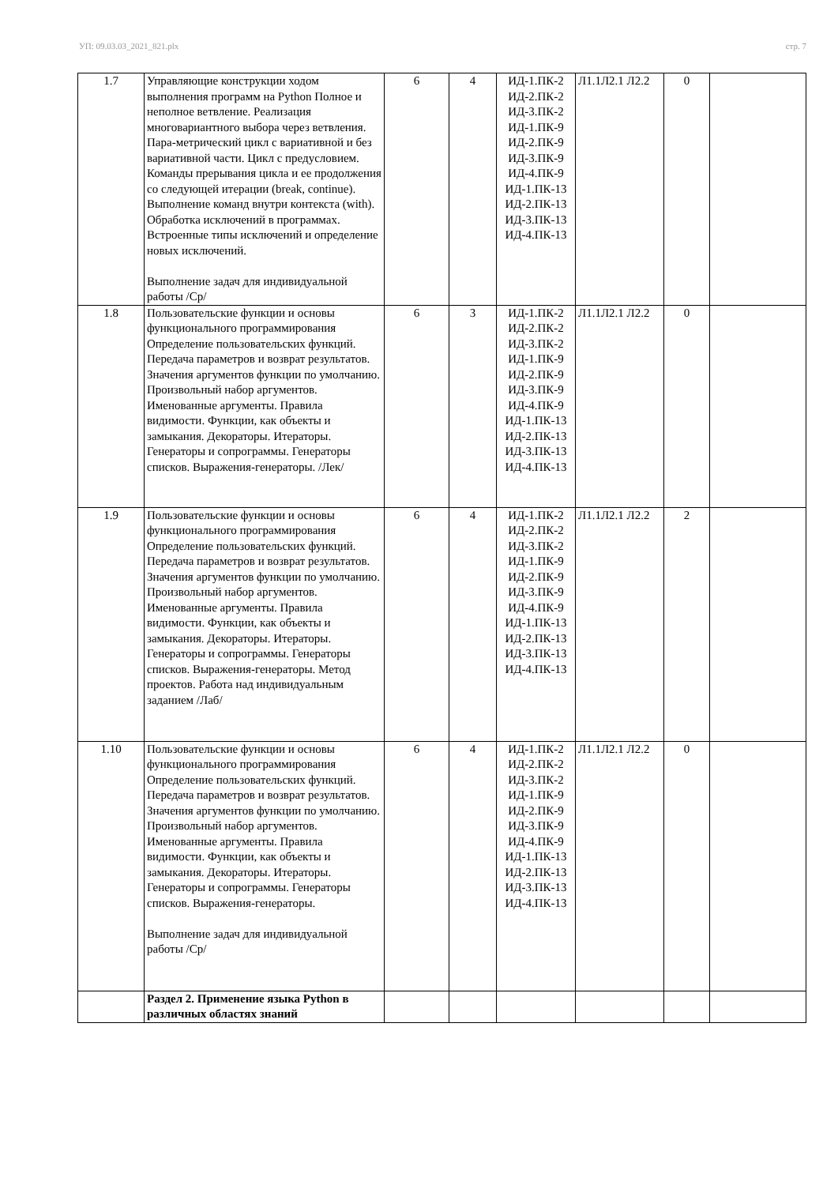УП: 09.03.03_2021_821.plx стр. 7
| 1.7 | Управляющие конструкции ходом выполнения программ на Python Полное и неполное ветвление. Реализация многовариантного выбора через ветвления. Пара-метрический цикл с вариативной и без вариативной части. Цикл с предусловием. Команды прерывания цикла и ее продолжения со следующей итерации (break, continue). Выполнение команд внутри контекста (with). Обработка исключений в программах. Встроенные типы исключений и определение новых исключений. Выполнение задач для индивидуальной работы /Ср/ | 6 | 4 | ИД-1.ПК-2 ИД-2.ПК-2 ИД-3.ПК-2 ИД-1.ПК-9 ИД-2.ПК-9 ИД-3.ПК-9 ИД-4.ПК-9 ИД-1.ПК-13 ИД-2.ПК-13 ИД-3.ПК-13 ИД-4.ПК-13 | Л1.1Л2.1 Л2.2 | 0 | |
| 1.8 | Пользовательские функции и основы функционального программирования Определение пользовательских функций. Передача параметров и возврат результатов. Значения аргументов функции по умолчанию. Произвольный набор аргументов. Именованные аргументы. Правила видимости. Функции, как объекты и замыкания. Декораторы. Итераторы. Генераторы и сопрограммы. Генераторы списков. Выражения-генераторы. /Лек/ | 6 | 3 | ИД-1.ПК-2 ИД-2.ПК-2 ИД-3.ПК-2 ИД-1.ПК-9 ИД-2.ПК-9 ИД-3.ПК-9 ИД-4.ПК-9 ИД-1.ПК-13 ИД-2.ПК-13 ИД-3.ПК-13 ИД-4.ПК-13 | Л1.1Л2.1 Л2.2 | 0 | |
| 1.9 | Пользовательские функции и основы функционального программирования Определение пользовательских функций. Передача параметров и возврат результатов. Значения аргументов функции по умолчанию. Произвольный набор аргументов. Именованные аргументы. Правила видимости. Функции, как объекты и замыкания. Декораторы. Итераторы. Генераторы и сопрограммы. Генераторы списков. Выражения-генераторы. Метод проектов. Работа над индивидуальным заданием /Лаб/ | 6 | 4 | ИД-1.ПК-2 ИД-2.ПК-2 ИД-3.ПК-2 ИД-1.ПК-9 ИД-2.ПК-9 ИД-3.ПК-9 ИД-4.ПК-9 ИД-1.ПК-13 ИД-2.ПК-13 ИД-3.ПК-13 ИД-4.ПК-13 | Л1.1Л2.1 Л2.2 | 2 | |
| 1.10 | Пользовательские функции и основы функционального программирования Определение пользовательских функций. Передача параметров и возврат результатов. Значения аргументов функции по умолчанию. Произвольный набор аргументов. Именованные аргументы. Правила видимости. Функции, как объекты и замыкания. Декораторы. Итераторы. Генераторы и сопрограммы. Генераторы списков. Выражения-генераторы. Выполнение задач для индивидуальной работы /Ср/ | 6 | 4 | ИД-1.ПК-2 ИД-2.ПК-2 ИД-3.ПК-2 ИД-1.ПК-9 ИД-2.ПК-9 ИД-3.ПК-9 ИД-4.ПК-9 ИД-1.ПК-13 ИД-2.ПК-13 ИД-3.ПК-13 ИД-4.ПК-13 | Л1.1Л2.1 Л2.2 | 0 | |
| | Раздел 2. Применение языка Python в различных областях знаний | | | | | | |